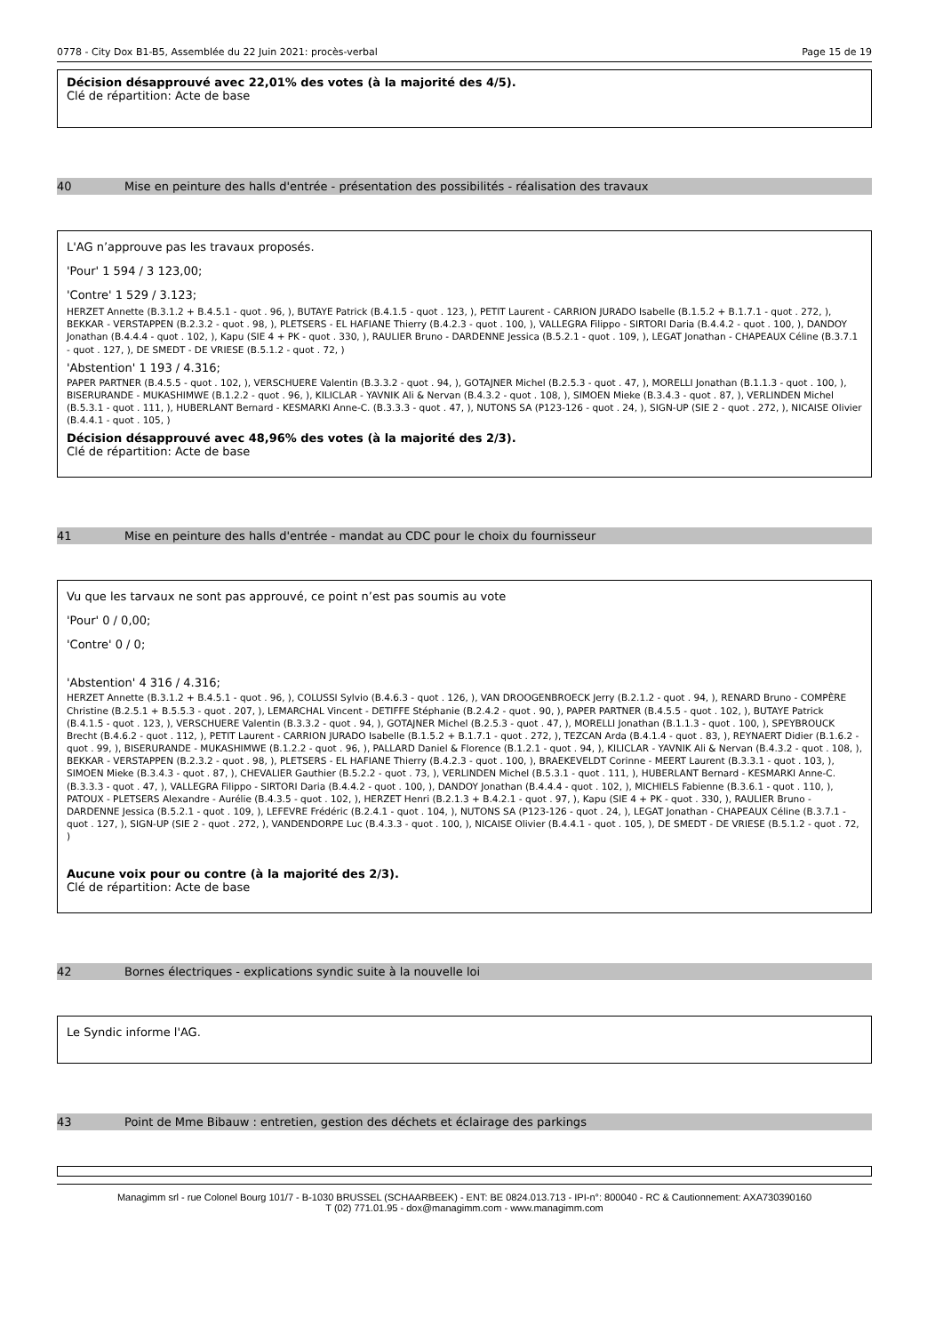0778 - City Dox B1-B5, Assemblée du 22 Juin 2021: procès-verbal Page 15 de 19
Décision désapprouvé avec 22,01% des votes (à la majorité des 4/5).
Clé de répartition: Acte de base
40 Mise en peinture des halls d'entrée - présentation des possibilités - réalisation des travaux
L'AG n’approuve pas les travaux proposés.
'Pour' 1 594 / 3 123,00;
'Contre' 1 529 / 3.123;
HERZET Annette (B.3.1.2 + B.4.5.1 - quot . 96, ), BUTAYE Patrick (B.4.1.5 - quot . 123, ), PETIT Laurent - CARRION JURADO Isabelle (B.1.5.2 + B.1.7.1 - quot . 272, ), BEKKAR - VERSTAPPEN (B.2.3.2 - quot . 98, ), PLETSERS - EL HAFIANE Thierry (B.4.2.3 - quot . 100, ), VALLEGRA Filippo - SIRTORI Daria (B.4.4.2 - quot . 100, ), DANDOY Jonathan (B.4.4.4 - quot . 102, ), Kapu (SIE 4 + PK - quot . 330, ), RAULIER Bruno - DARDENNE Jessica (B.5.2.1 - quot . 109, ), LEGAT Jonathan - CHAPEAUX Céline (B.3.7.1 - quot . 127, ), DE SMEDT - DE VRIESE (B.5.1.2 - quot . 72, )
'Abstention' 1 193 / 4.316;
PAPER PARTNER (B.4.5.5 - quot . 102, ), VERSCHUERE Valentin (B.3.3.2 - quot . 94, ), GOTAJNER Michel (B.2.5.3 - quot . 47, ), MORELLI Jonathan (B.1.1.3 - quot . 100, ), BISERURANDE - MUKASHIMWE (B.1.2.2 - quot . 96, ), KILICLAR - YAVNIK Ali & Nervan (B.4.3.2 - quot . 108, ), SIMOEN Mieke (B.3.4.3 - quot . 87, ), VERLINDEN Michel (B.5.3.1 - quot . 111, ), HUBERLANT Bernard - KESMARKI Anne-C. (B.3.3.3 - quot . 47, ), NUTONS SA (P123-126 - quot . 24, ), SIGN-UP (SIE 2 - quot . 272, ), NICAISE Olivier (B.4.4.1 - quot . 105, )
Décision désapprouvé avec 48,96% des votes (à la majorité des 2/3).
Clé de répartition: Acte de base
41 Mise en peinture des halls d'entrée - mandat au CDC pour le choix du fournisseur
Vu que les tarvaux ne sont pas approuvé, ce point n’est pas soumis au vote
'Pour' 0 / 0,00;
'Contre' 0 / 0;
'Abstention' 4 316 / 4.316;
HERZET Annette (B.3.1.2 + B.4.5.1 - quot . 96, ), COLUSSI Sylvio (B.4.6.3 - quot . 126, ), VAN DROOGENBROECK Jerry (B.2.1.2 - quot . 94, ), RENARD Bruno - COMPÈRE Christine (B.2.5.1 + B.5.5.3 - quot . 207, ), LEMARCHAL Vincent - DETIFFE Stéphanie (B.2.4.2 - quot . 90, ), PAPER PARTNER (B.4.5.5 - quot . 102, ), BUTAYE Patrick (B.4.1.5 - quot . 123, ), VERSCHUERE Valentin (B.3.3.2 - quot . 94, ), GOTAJNER Michel (B.2.5.3 - quot . 47, ), MORELLI Jonathan (B.1.1.3 - quot . 100, ), SPEYBROUCK Brecht (B.4.6.2 - quot . 112, ), PETIT Laurent - CARRION JURADO Isabelle (B.1.5.2 + B.1.7.1 - quot . 272, ), TEZCAN Arda (B.4.1.4 - quot . 83, ), REYNAERT Didier (B.1.6.2 - quot . 99, ), BISERURANDE - MUKASHIMWE (B.1.2.2 - quot . 96, ), PALLARD Daniel & Florence (B.1.2.1 - quot . 94, ), KILICLAR - YAVNIK Ali & Nervan (B.4.3.2 - quot . 108, ), BEKKAR - VERSTAPPEN (B.2.3.2 - quot . 98, ), PLETSERS - EL HAFIANE Thierry (B.4.2.3 - quot . 100, ), BRAEKEVELDT Corinne - MEERT Laurent (B.3.3.1 - quot . 103, ), SIMOEN Mieke (B.3.4.3 - quot . 87, ), CHEVALIER Gauthier (B.5.2.2 - quot . 73, ), VERLINDEN Michel (B.5.3.1 - quot . 111, ), HUBERLANT Bernard - KESMARKI Anne-C. (B.3.3.3 - quot . 47, ), VALLEGRA Filippo - SIRTORI Daria (B.4.4.2 - quot . 100, ), DANDOY Jonathan (B.4.4.4 - quot . 102, ), MICHIELS Fabienne (B.3.6.1 - quot . 110, ), PATOUX - PLETSERS Alexandre - Aurélie (B.4.3.5 - quot . 102, ), HERZET Henri (B.2.1.3 + B.4.2.1 - quot . 97, ), Kapu (SIE 4 + PK - quot . 330, ), RAULIER Bruno - DARDENNE Jessica (B.5.2.1 - quot . 109, ), LEFEVRE Frédéric (B.2.4.1 - quot . 104, ), NUTONS SA (P123-126 - quot . 24, ), LEGAT Jonathan - CHAPEAUX Céline (B.3.7.1 - quot . 127, ), SIGN-UP (SIE 2 - quot . 272, ), VANDENDORPE Luc (B.4.3.3 - quot . 100, ), NICAISE Olivier (B.4.4.1 - quot . 105, ), DE SMEDT - DE VRIESE (B.5.1.2 - quot . 72, )
Aucune voix pour ou contre (à la majorité des 2/3).
Clé de répartition: Acte de base
42 Bornes électriques - explications syndic suite à la nouvelle loi
Le Syndic informe l'AG.
43 Point de Mme Bibauw : entretien, gestion des déchets et éclairage des parkings
Managimm srl - rue Colonel Bourg 101/7 - B-1030 BRUSSEL (SCHAARBEEK) - ENT: BE 0824.013.713 - IPI-n°: 800040 - RC & Cautionnement: AXA730390160
T (02) 771.01.95 - dox@managimm.com - www.managimm.com